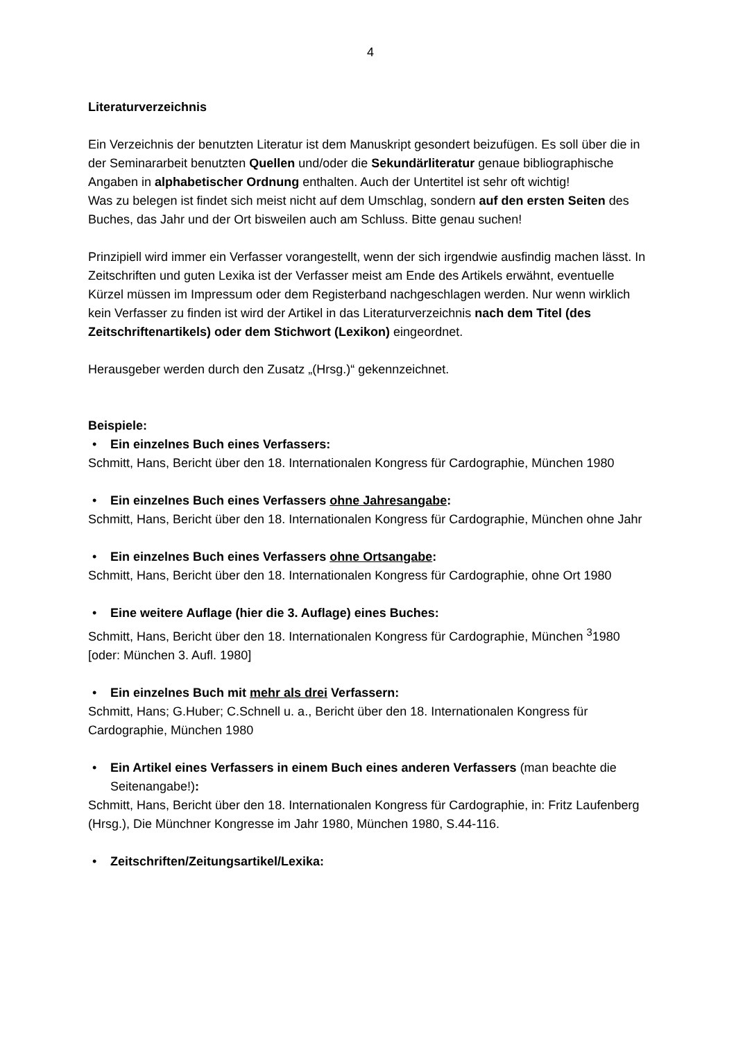4
Literaturverzeichnis
Ein Verzeichnis der benutzten Literatur ist dem Manuskript gesondert beizufügen. Es soll über die in der Seminararbeit benutzten Quellen und/oder die Sekundärliteratur genaue bibliographische Angaben in alphabetischer Ordnung enthalten. Auch der Untertitel ist sehr oft wichtig!
Was zu belegen ist findet sich meist nicht auf dem Umschlag, sondern auf den ersten Seiten des Buches, das Jahr und der Ort bisweilen auch am Schluss. Bitte genau suchen!
Prinzipiell wird immer ein Verfasser vorangestellt, wenn der sich irgendwie ausfindig machen lässt. In Zeitschriften und guten Lexika ist der Verfasser meist am Ende des Artikels erwähnt, eventuelle Kürzel müssen im Impressum oder dem Registerband nachgeschlagen werden. Nur wenn wirklich kein Verfasser zu finden ist wird der Artikel in das Literaturverzeichnis nach dem Titel (des Zeitschriftenartikels) oder dem Stichwort (Lexikon) eingeordnet.
Herausgeber werden durch den Zusatz „(Hrsg.)“ gekennzeichnet.
Beispiele:
• Ein einzelnes Buch eines Verfassers:
Schmitt, Hans, Bericht über den 18. Internationalen Kongress für Cardographie, München 1980
• Ein einzelnes Buch eines Verfassers ohne Jahresangabe:
Schmitt, Hans, Bericht über den 18. Internationalen Kongress für Cardographie, München ohne Jahr
• Ein einzelnes Buch eines Verfassers ohne Ortsangabe:
Schmitt, Hans, Bericht über den 18. Internationalen Kongress für Cardographie, ohne Ort 1980
• Eine weitere Auflage (hier die 3. Auflage) eines Buches:
Schmitt, Hans, Bericht über den 18. Internationalen Kongress für Cardographie, München <sup>3</sup>1980 [oder: München 3. Aufl. 1980]
• Ein einzelnes Buch mit mehr als drei Verfassern:
Schmitt, Hans; G.Huber; C.Schnell u. a., Bericht über den 18. Internationalen Kongress für Cardographie, München 1980
• Ein Artikel eines Verfassers in einem Buch eines anderen Verfassers (man beachte die Seitenangabe!):
Schmitt, Hans, Bericht über den 18. Internationalen Kongress für Cardographie, in: Fritz Laufenberg (Hrsg.), Die Münchner Kongresse im Jahr 1980, München 1980, S.44-116.
• Zeitschriften/Zeitungsartikel/Lexika: